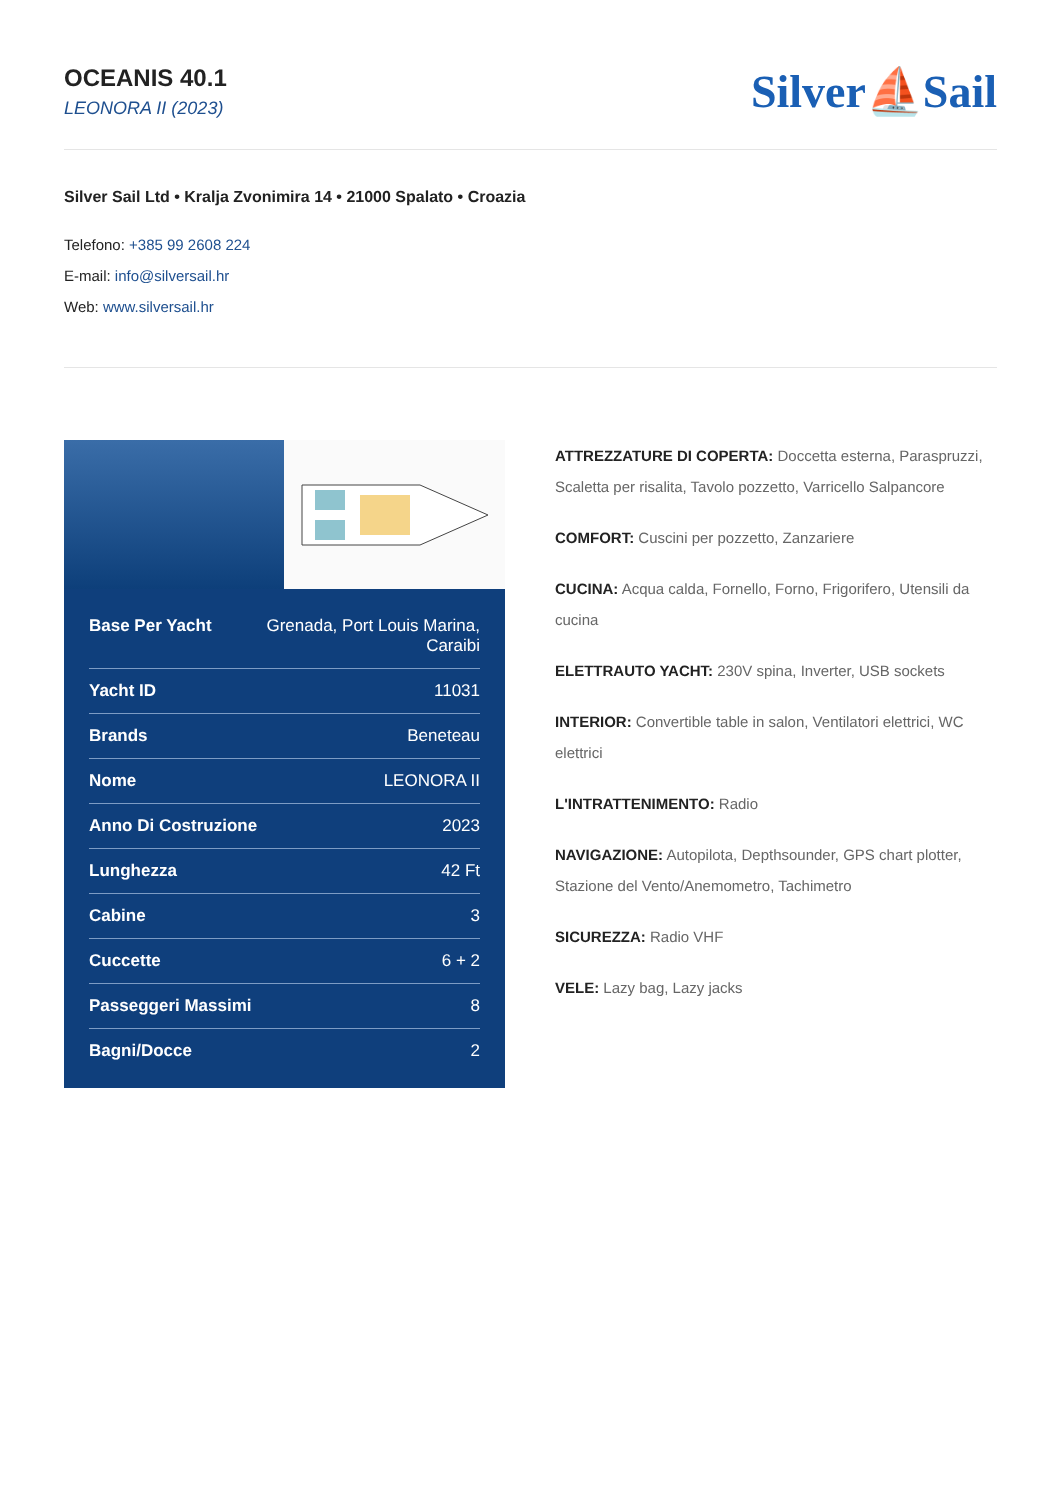OCEANIS 40.1
LEONORA II (2023)
Silver⛵Sail
Silver Sail Ltd • Kralja Zvonimira 14 • 21000 Spalato • Croazia
Telefono: +385 99 2608 224
E-mail: info@silversail.hr
Web: www.silversail.hr
| Base Per Yacht | Grenada, Port Louis Marina, Caraibi |
| Yacht ID | 11031 |
| Brands | Beneteau |
| Nome | LEONORA II |
| Anno Di Costruzione | 2023 |
| Lunghezza | 42 Ft |
| Cabine | 3 |
| Cuccette | 6 + 2 |
| Passeggeri Massimi | 8 |
| Bagni/Docce | 2 |
ATTREZZATURE DI COPERTA: Doccetta esterna, Paraspruzzi, Scaletta per risalita, Tavolo pozzetto, Varricello Salpancore
COMFORT: Cuscini per pozzetto, Zanzariere
CUCINA: Acqua calda, Fornello, Forno, Frigorifero, Utensili da cucina
ELETTRAUTO YACHT: 230V spina, Inverter, USB sockets
INTERIOR: Convertible table in salon, Ventilatori elettrici, WC elettrici
L'INTRATTENIMENTO: Radio
NAVIGAZIONE: Autopilota, Depthsounder, GPS chart plotter, Stazione del Vento/Anemometro, Tachimetro
SICUREZZA: Radio VHF
VELE: Lazy bag, Lazy jacks